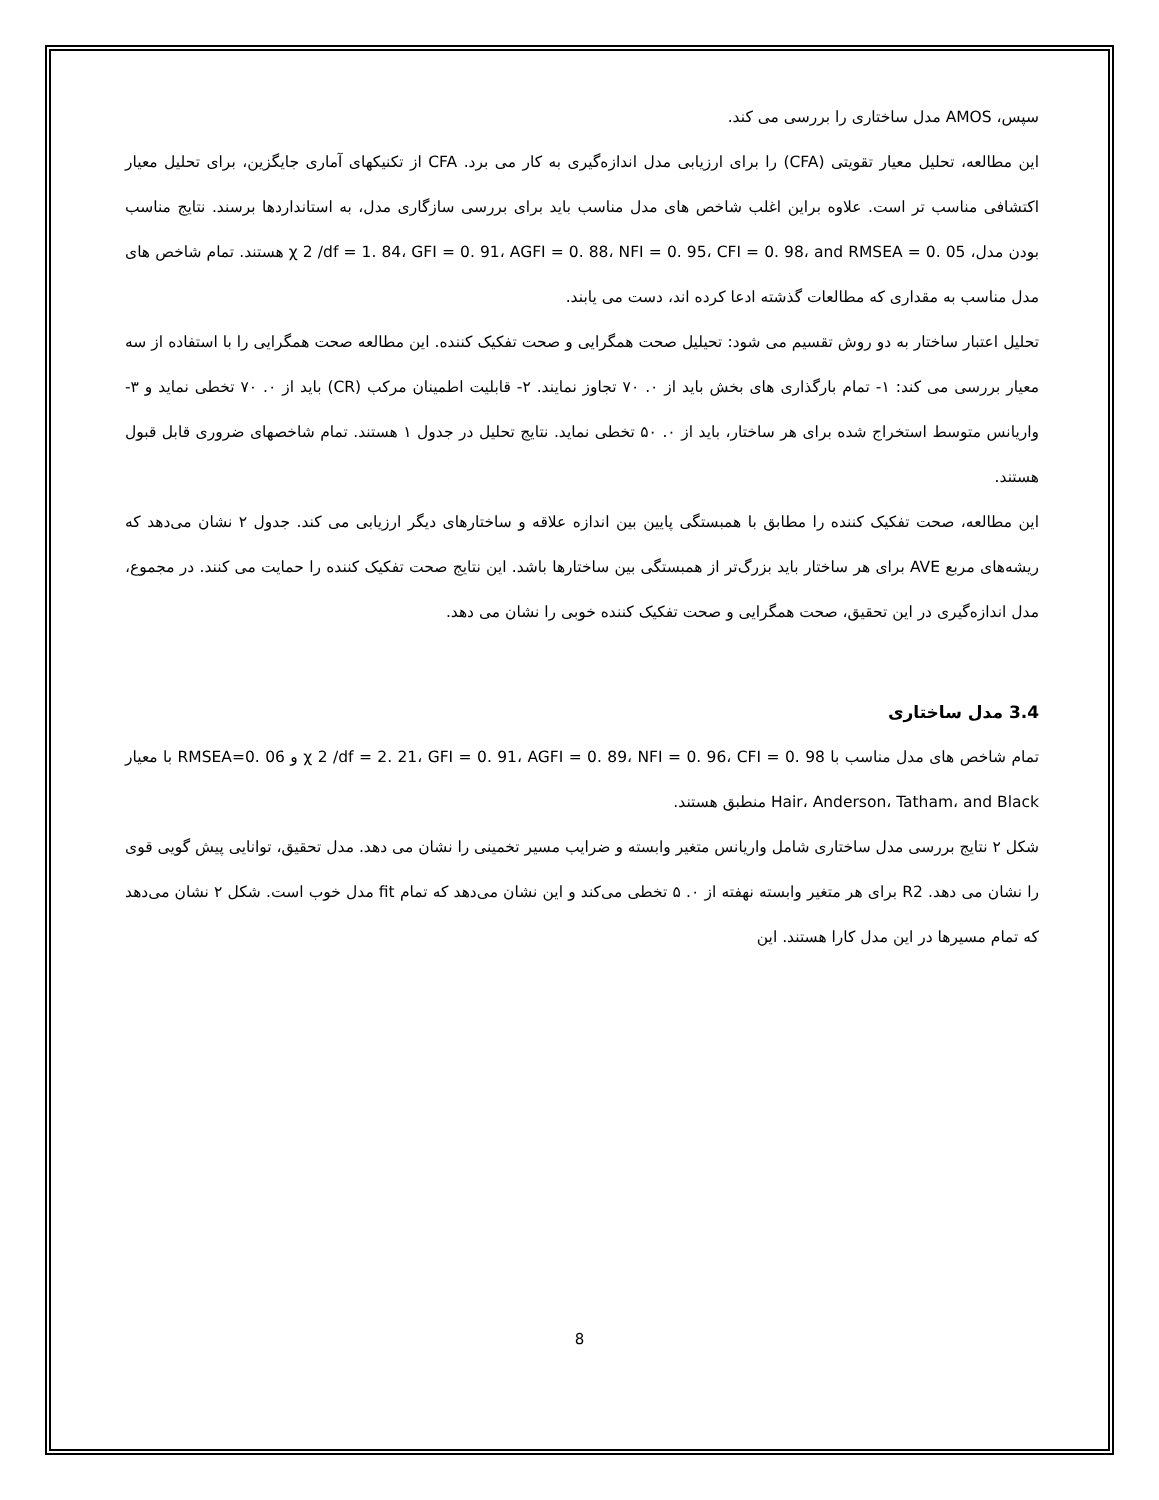سپس، AMOS مدل ساختاری را بررسی می کند.
این مطالعه، تحلیل معیار تقویتی (CFA) را برای ارزیابی مدل اندازه‌گیری به کار می برد. CFA از تکنیکهای آماری جایگزین، برای تحلیل معیار اکتشافی مناسب تر است. علاوه براین اغلب شاخص های مدل مناسب باید برای بررسی سازگاری مدل، به استانداردها برسند. نتایج مناسب بودن مدل، χ 2 /df = 1. 84، GFI = 0. 91، AGFI = 0. 88، NFI = 0. 95، CFI = 0. 98، and RMSEA = 0. 05 هستند. تمام شاخص های مدل مناسب به مقداری که مطالعات گذشته ادعا کرده اند، دست می یابند.
تحلیل اعتبار ساختار به دو روش تقسیم می شود: تحیلیل صحت همگرایی و صحت تفکیک کننده. این مطالعه صحت همگرایی را با استفاده از سه معیار بررسی می کند: ۱- تمام بارگذاری های بخش باید از ۰. ۷۰ تجاوز نمایند. ۲- قابلیت اطمینان مرکب (CR) باید از ۰. ۷۰ تخطی نماید و ۳-واریانس متوسط استخراج شده برای هر ساختار، باید از ۰. ۵۰ تخطی نماید. نتایج تحلیل در جدول ۱ هستند. تمام شاخصهای ضروری قابل قبول هستند.
این مطالعه، صحت تفکیک کننده را مطابق با همبستگی پایین بین اندازه علاقه و ساختارهای دیگر ارزیابی می کند. جدول ۲ نشان می‌دهد که ریشه‌های مربع AVE برای هر ساختار باید بزرگ‌تر از همبستگی بین ساختارها باشد. این نتایج صحت تفکیک کننده را حمایت می کنند. در مجموع، مدل اندازه‌گیری در این تحقیق، صحت همگرایی و صحت تفکیک کننده خوبی را نشان می دهد.
3.4 مدل ساختاری
تمام شاخص های مدل مناسب با χ 2 /df = 2. 21، GFI = 0. 91، AGFI = 0. 89، NFI = 0. 96، CFI = 0. 98 و RMSEA=0. 06 با معیار Hair، Anderson، Tatham، and Black منطبق هستند.
شکل ۲ نتایج بررسی مدل ساختاری شامل واریانس متغیر وابسته و ضرایب مسیر تخمینی را نشان می دهد. مدل تحقیق، توانایی پیش گویی قوی را نشان می دهد. R2 برای هر متغیر وابسته نهفته از ۰. ۵ تخطی می‌کند و این نشان می‌دهد که تمام fit مدل خوب است. شکل ۲ نشان می‌دهد که تمام مسیرها در این مدل کارا هستند. این
8